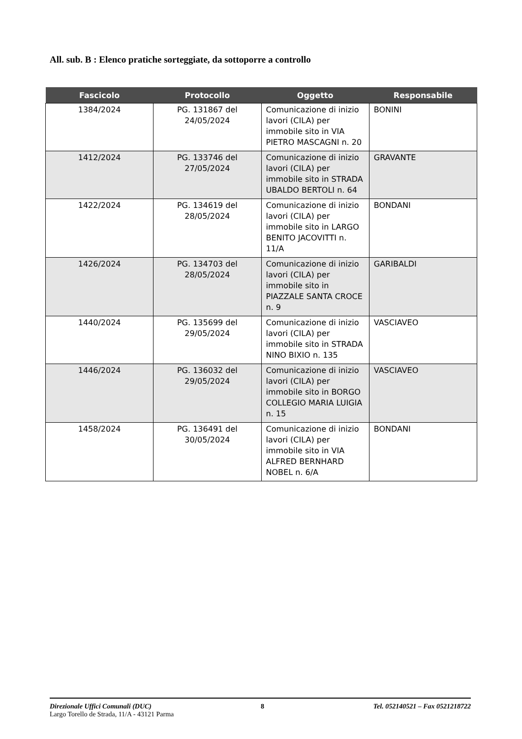All. sub. B : Elenco pratiche sorteggiate, da sottoporre a controllo
| Fascicolo | Protocollo | Oggetto | Responsabile |
| --- | --- | --- | --- |
| 1384/2024 | PG. 131867 del 24/05/2024 | Comunicazione di inizio lavori (CILA) per immobile sito in VIA PIETRO MASCAGNI n. 20 | BONINI |
| 1412/2024 | PG. 133746 del 27/05/2024 | Comunicazione di inizio lavori (CILA) per immobile sito in STRADA UBALDO BERTOLI n. 64 | GRAVANTE |
| 1422/2024 | PG. 134619 del 28/05/2024 | Comunicazione di inizio lavori (CILA) per immobile sito in LARGO BENITO JACOVITTI n. 11/A | BONDANI |
| 1426/2024 | PG. 134703 del 28/05/2024 | Comunicazione di inizio lavori (CILA) per immobile sito in PIAZZALE SANTA CROCE n. 9 | GARIBALDI |
| 1440/2024 | PG. 135699 del 29/05/2024 | Comunicazione di inizio lavori (CILA) per immobile sito in STRADA NINO BIXIO n. 135 | VASCIAVEO |
| 1446/2024 | PG. 136032 del 29/05/2024 | Comunicazione di inizio lavori (CILA) per immobile sito in BORGO COLLEGIO MARIA LUIGIA n. 15 | VASCIAVEO |
| 1458/2024 | PG. 136491 del 30/05/2024 | Comunicazione di inizio lavori (CILA) per immobile sito in VIA ALFRED BERNHARD NOBEL n. 6/A | BONDANI |
Direzionale Uffici Comunali (DUC) 8 Tel. 052140521 – Fax 0521218722
Largo Torello de Strada, 11/A - 43121 Parma